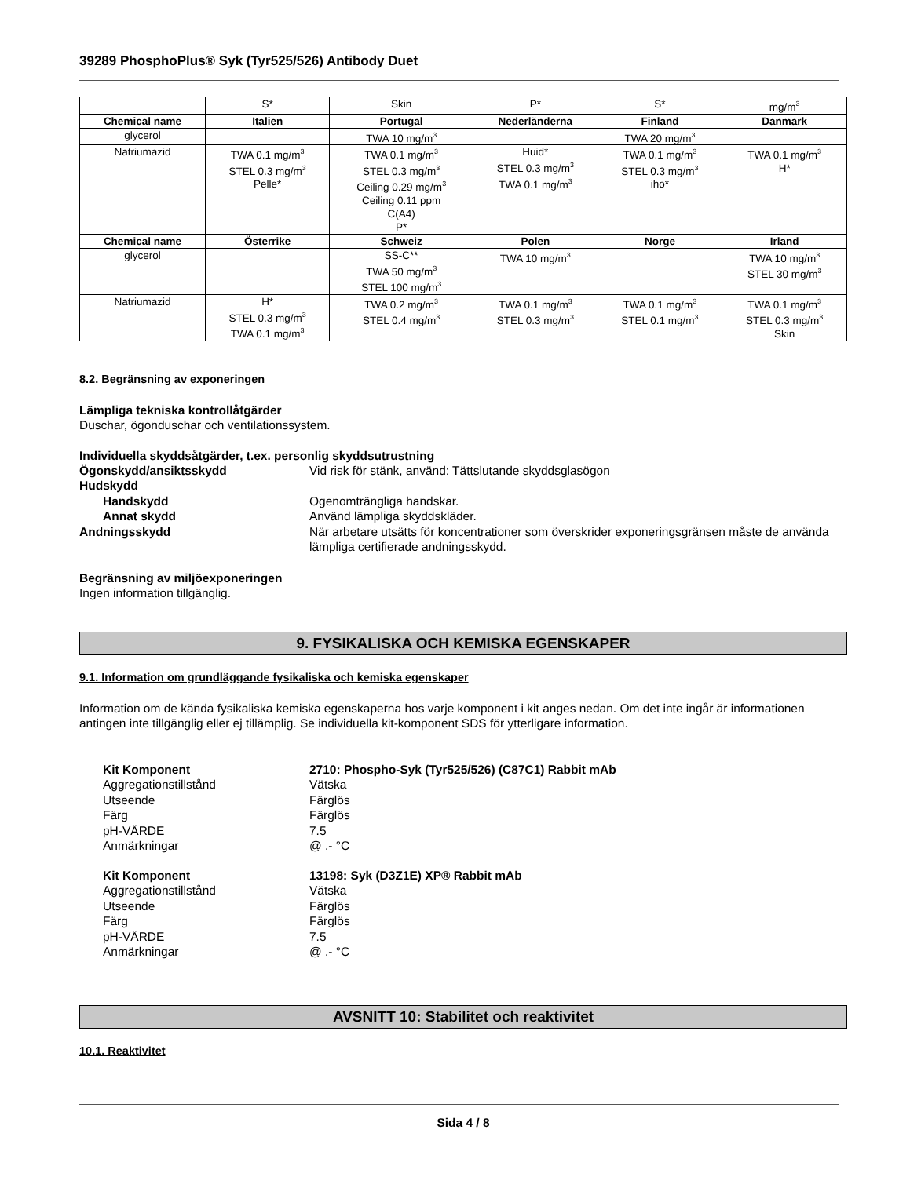39289 PhosphoPlus® Syk (Tyr525/526) Antibody Duet
| | S* | Skin | P* | S* | mg/m<sup>3</sup> |
| Chemical name | Italien | Portugal | Nederländerna | Finland | Danmark |
| glycerol | | TWA 10 mg/m<sup>3</sup> | | TWA 20 mg/m<sup>3</sup> | |
| Natriumazid | TWA 0.1 mg/m<sup>3</sup> STEL 0.3 mg/m<sup>3</sup> Pelle* | TWA 0.1 mg/m<sup>3</sup> STEL 0.3 mg/m<sup>3</sup> Ceiling 0.29 mg/m<sup>3</sup> Ceiling 0.11 ppm C(A4) P* | Huid* STEL 0.3 mg/m<sup>3</sup> TWA 0.1 mg/m<sup>3</sup> | TWA 0.1 mg/m<sup>3</sup> STEL 0.3 mg/m<sup>3</sup> iho* | TWA 0.1 mg/m<sup>3</sup> H* |
| Chemical name | Österrike | Schweiz | Polen | Norge | Irland |
| glycerol | | SS-C** TWA 50 mg/m<sup>3</sup> STEL 100 mg/m<sup>3</sup> | TWA 10 mg/m<sup>3</sup> | | TWA 10 mg/m<sup>3</sup> STEL 30 mg/m<sup>3</sup> |
| Natriumazid | H* STEL 0.3 mg/m<sup>3</sup> TWA 0.1 mg/m<sup>3</sup> | TWA 0.2 mg/m<sup>3</sup> STEL 0.4 mg/m<sup>3</sup> | TWA 0.1 mg/m<sup>3</sup> STEL 0.3 mg/m<sup>3</sup> | TWA 0.1 mg/m<sup>3</sup> STEL 0.1 mg/m<sup>3</sup> | TWA 0.1 mg/m<sup>3</sup> STEL 0.3 mg/m<sup>3</sup> Skin |
8.2. Begränsning av exponeringen
Lämpliga tekniska kontrollåtgärder
Duschar, ögonduschar och ventilationssystem.
Individuella skyddsåtgärder, t.ex. personlig skyddsutrustning
Ögonskydd/ansiktsskydd Vid risk för stänk, använd: Tättslutande skyddsglasögon
Hudskydd
Handskydd Ogenomträngliga handskar.
Annat skydd Använd lämpliga skyddskläder.
Andningsskydd När arbetare utsätts för koncentrationer som överskrider exponeringsgränsen måste de använda lämpliga certifierade andningsskydd.
Begränsning av miljöexponeringen
Ingen information tillgänglig.
9. FYSIKALISKA OCH KEMISKA EGENSKAPER
9.1. Information om grundläggande fysikaliska och kemiska egenskaper
Information om de kända fysikaliska kemiska egenskaperna hos varje komponent i kit anges nedan. Om det inte ingår är informationen antingen inte tillgänglig eller ej tillämplig. Se individuella kit-komponent SDS för ytterligare information.
Kit Komponent 2710: Phospho-Syk (Tyr525/526) (C87C1) Rabbit mAb
Aggregationstillstånd Vätska
Utseende Färglös
Färg Färglös
pH-VÄRDE 7.5
Anmärkningar @ .- °C
Kit Komponent 13198: Syk (D3Z1E) XP® Rabbit mAb
Aggregationstillstånd Vätska
Utseende Färglös
Färg Färglös
pH-VÄRDE 7.5
Anmärkningar @ .- °C
AVSNITT 10: Stabilitet och reaktivitet
10.1. Reaktivitet
Sida 4 / 8